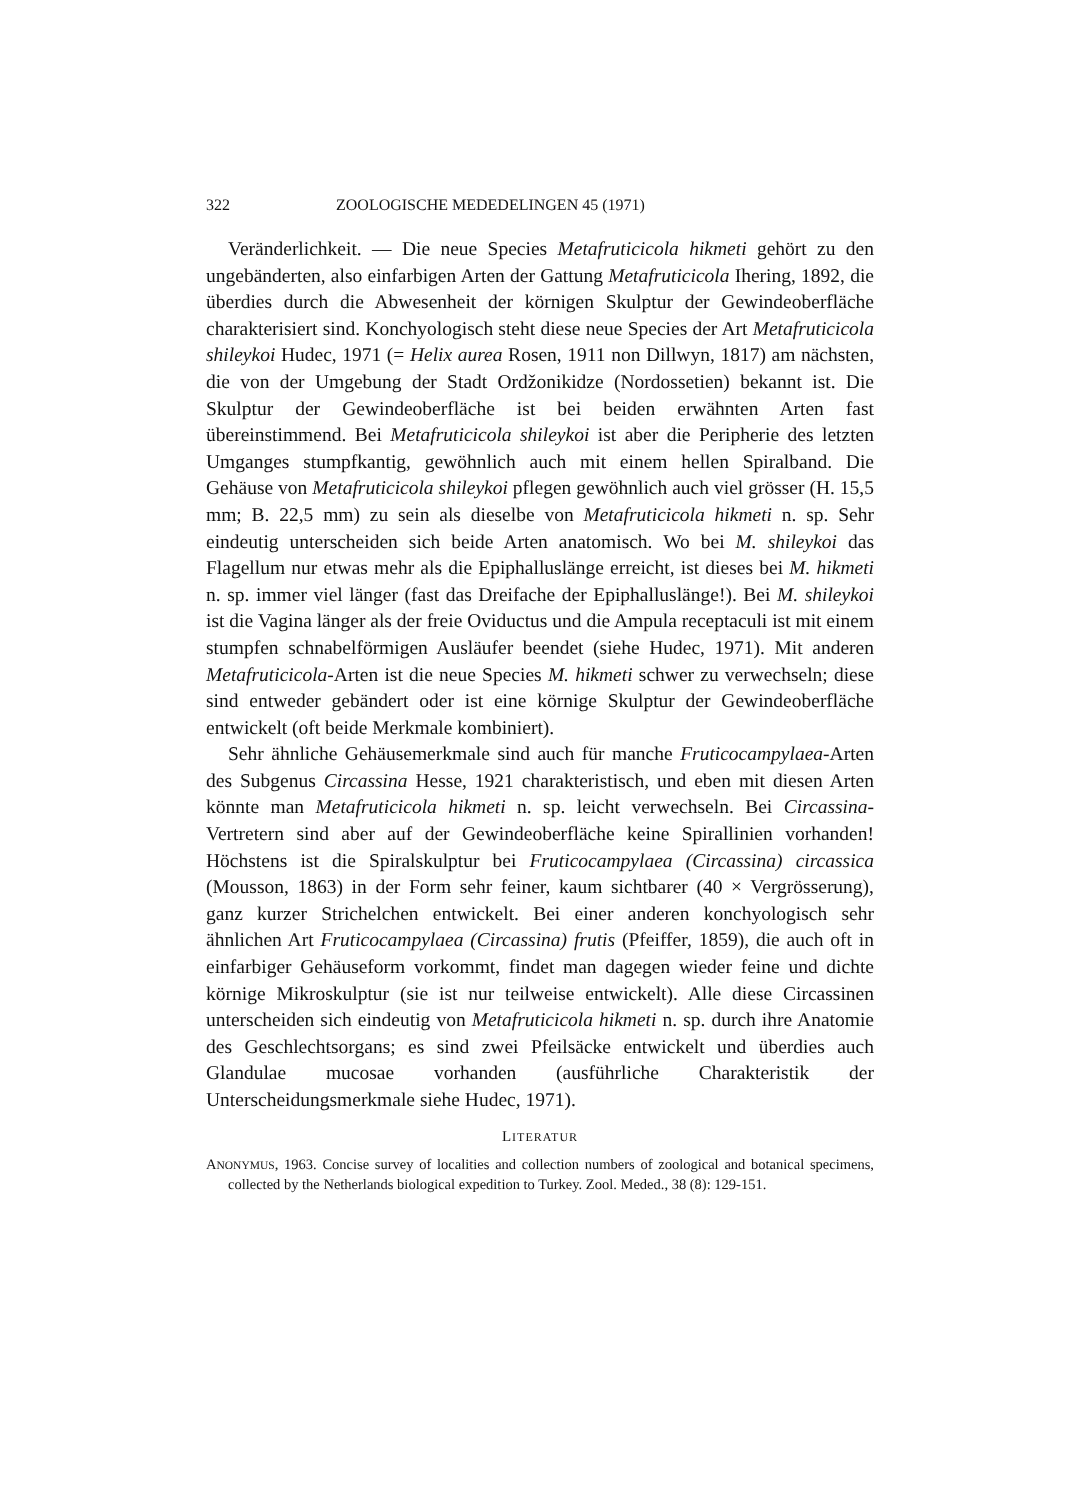322 ZOOLOGISCHE MEDEDELINGEN 45 (1971)
Veränderlichkeit. — Die neue Species Metafruticicola hikmeti gehört zu den ungebänderten, also einfarbigen Arten der Gattung Metafruticicola Ihering, 1892, die überdies durch die Abwesenheit der körnigen Skulptur der Gewindeoberfläche charakterisiert sind. Konchyologisch steht diese neue Species der Art Metafruticicola shileykoi Hudec, 1971 (= Helix aurea Rosen, 1911 non Dillwyn, 1817) am nächsten, die von der Umgebung der Stadt Ordžonikidze (Nordossetien) bekannt ist. Die Skulptur der Gewindeoberfläche ist bei beiden erwähnten Arten fast übereinstimmend. Bei Metafruticicola shileykoi ist aber die Peripherie des letzten Umganges stumpfkantig, gewöhnlich auch mit einem hellen Spiralband. Die Gehäuse von Metafruticicola shileykoi pflegen gewöhnlich auch viel grösser (H. 15,5 mm; B. 22,5 mm) zu sein als dieselbe von Metafruticicola hikmeti n. sp. Sehr eindeutig unterscheiden sich beide Arten anatomisch. Wo bei M. shileykoi das Flagellum nur etwas mehr als die Epiphalluslänge erreicht, ist dieses bei M. hikmeti n. sp. immer viel länger (fast das Dreifache der Epiphalluslänge!). Bei M. shileykoi ist die Vagina länger als der freie Oviductus und die Ampula receptaculi ist mit einem stumpfen schnabelförmigen Ausläufer beendet (siehe Hudec, 1971). Mit anderen Metafruticicola-Arten ist die neue Species M. hikmeti schwer zu verwechseln; diese sind entweder gebändert oder ist eine körnige Skulptur der Gewindeoberfläche entwickelt (oft beide Merkmale kombiniert).
Sehr ähnliche Gehäusemerkmale sind auch für manche Fruticocampylaea-Arten des Subgenus Circassina Hesse, 1921 charakteristisch, und eben mit diesen Arten könnte man Metafruticicola hikmeti n. sp. leicht verwechseln. Bei Circassina-Vertretern sind aber auf der Gewindeoberfläche keine Spirallinien vorhanden! Höchstens ist die Spiralskulptur bei Fruticocampylaea (Circassina) circassica (Mousson, 1863) in der Form sehr feiner, kaum sichtbarer (40 × Vergrösserung), ganz kurzer Strichelchen entwickelt. Bei einer anderen konchyologisch sehr ähnlichen Art Fruticocampylaea (Circassina) frutis (Pfeiffer, 1859), die auch oft in einfarbiger Gehäuseform vorkommt, findet man dagegen wieder feine und dichte körnige Mikroskulptur (sie ist nur teilweise entwickelt). Alle diese Circassinen unterscheiden sich eindeutig von Metafruticicola hikmeti n. sp. durch ihre Anatomie des Geschlechtsorgans; es sind zwei Pfeilsäcke entwickelt und überdies auch Glandulae mucosae vorhanden (ausführliche Charakteristik der Unterscheidungsmerkmale siehe Hudec, 1971).
LITERATUR
ANONYMUS, 1963. Concise survey of localities and collection numbers of zoological and botanical specimens, collected by the Netherlands biological expedition to Turkey. Zool. Meded., 38 (8): 129-151.